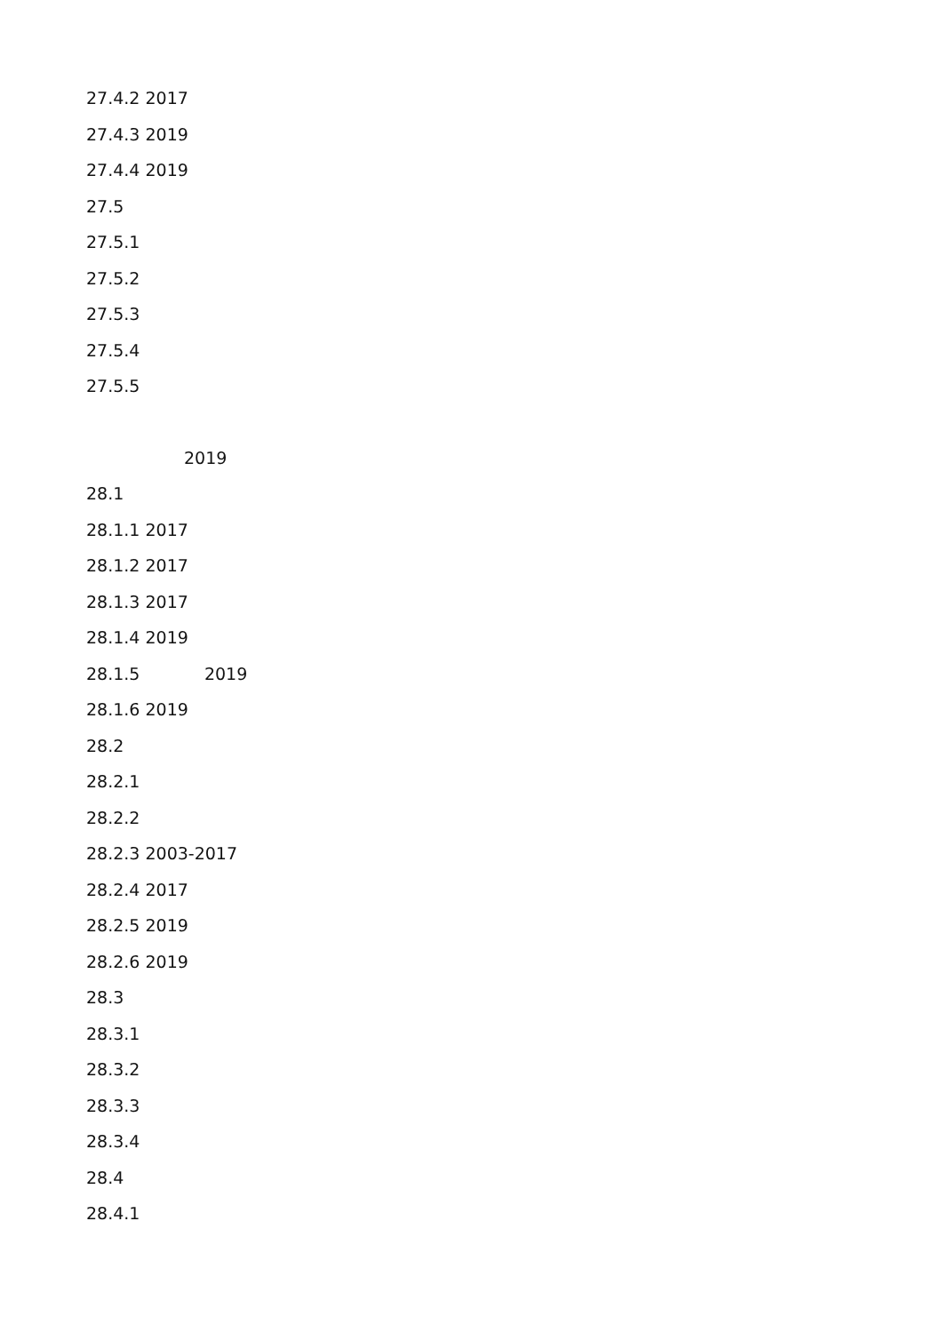27.4.2 2017
27.4.3 2019
27.4.4 2019
27.5
27.5.1
27.5.2
27.5.3
27.5.4
27.5.5
2019
28.1
28.1.1 2017
28.1.2 2017
28.1.3 2017
28.1.4 2019
28.1.5 2019
28.1.6 2019
28.2
28.2.1
28.2.2
28.2.3 2003-2017
28.2.4 2017
28.2.5 2019
28.2.6 2019
28.3
28.3.1
28.3.2
28.3.3
28.3.4
28.4
28.4.1